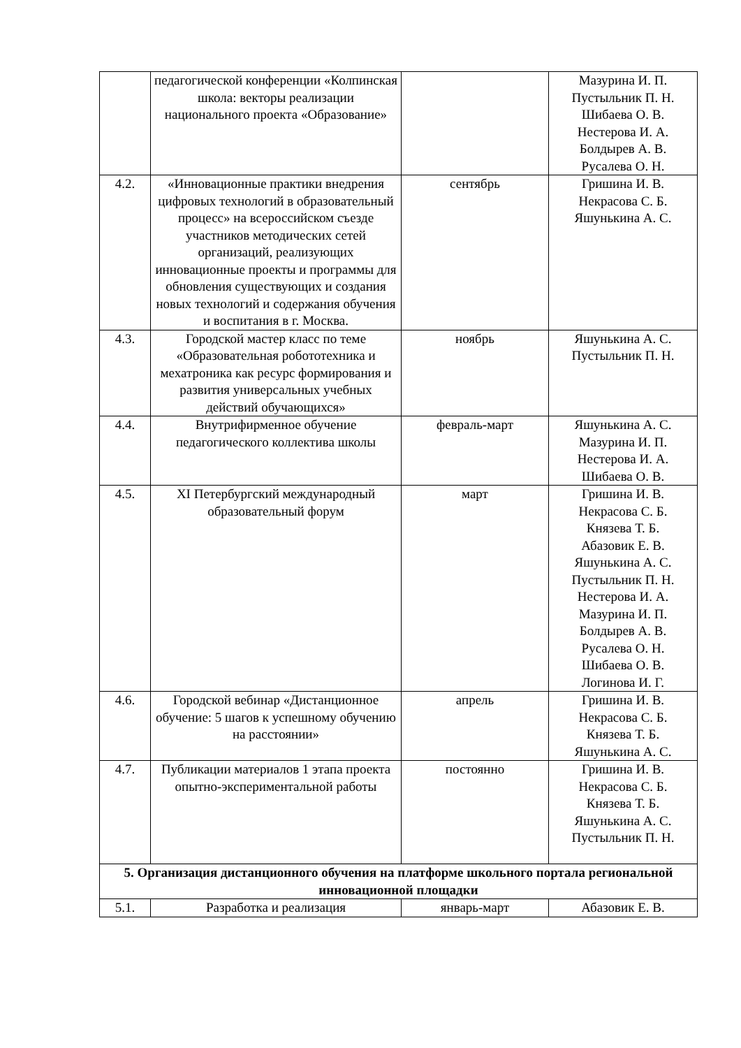| | педагогической конференции «Колпинская школа: векторы реализации национального проекта «Образование» | | Мазурина И. П. Пустыльник П. Н. Шибаева О. В. Нестерова И. А. Болдырев А. В. Русалева О. Н. |
| 4.2. | «Инновационные практики внедрения цифровых технологий в образовательный процесс» на всероссийском съезде участников методических сетей организаций, реализующих инновационные проекты и программы для обновления существующих и создания новых технологий и содержания обучения и воспитания в г. Москва. | сентябрь | Гришина И. В. Некрасова С. Б. Яшунькина А. С. |
| 4.3. | Городской мастер класс по теме «Образовательная робототехника и мехатроника как ресурс формирования и развития универсальных учебных действий обучающихся» | ноябрь | Яшунькина А. С. Пустыльник П. Н. |
| 4.4. | Внутрифирменное обучение педагогического коллектива школы | февраль-март | Яшунькина А. С. Мазурина И. П. Нестерова И. А. Шибаева О. В. |
| 4.5. | XI Петербургский международный образовательный форум | март | Гришина И. В. Некрасова С. Б. Князева Т. Б. Абазовик Е. В. Яшунькина А. С. Пустыльник П. Н. Нестерова И. А. Мазурина И. П. Болдырев А. В. Русалева О. Н. Шибаева О. В. Логинова И. Г. |
| 4.6. | Городской вебинар «Дистанционное обучение: 5 шагов к успешному обучению на расстоянии» | апрель | Гришина И. В. Некрасова С. Б. Князева Т. Б. Яшунькина А. С. |
| 4.7. | Публикации материалов 1 этапа проекта опытно-экспериментальной работы | постоянно | Гришина И. В. Некрасова С. Б. Князева Т. Б. Яшунькина А. С. Пустыльник П. Н. |
| 5. Организация дистанционного обучения на платформе школьного портала региональной инновационной площадки | | | |
| 5.1. | Разработка и реализация | январь-март | Абазовик Е. В. |